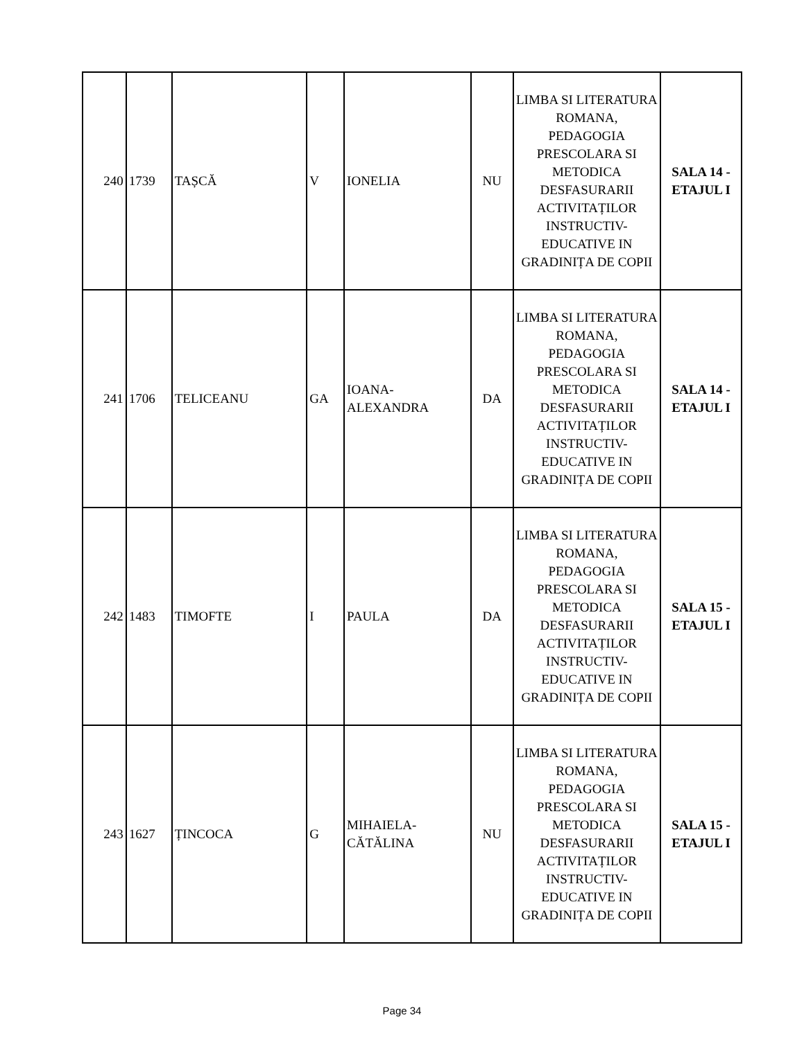| 240 | 1739 | TAȘCĂ | V | IONELIA | NU | LIMBA SI LITERATURA ROMANA, PEDAGOGIA PRESCOLARA SI METODICA DESFASURARII ACTIVITAȚILOR INSTRUCTIV-EDUCATIVE IN GRADINIȚA DE COPII | SALA 14 - ETAJUL I |
| 241 | 1706 | TELICEANU | GA | IOANA-ALEXANDRA | DA | LIMBA SI LITERATURA ROMANA, PEDAGOGIA PRESCOLARA SI METODICA DESFASURARII ACTIVITAȚILOR INSTRUCTIV-EDUCATIVE IN GRADINIȚA DE COPII | SALA 14 - ETAJUL I |
| 242 | 1483 | TIMOFTE | I | PAULA | DA | LIMBA SI LITERATURA ROMANA, PEDAGOGIA PRESCOLARA SI METODICA DESFASURARII ACTIVITAȚILOR INSTRUCTIV-EDUCATIVE IN GRADINIȚA DE COPII | SALA 15 - ETAJUL I |
| 243 | 1627 | ȚINCOCA | G | MIHAIELA-CĂTĂLINA | NU | LIMBA SI LITERATURA ROMANA, PEDAGOGIA PRESCOLARA SI METODICA DESFASURARII ACTIVITAȚILOR INSTRUCTIV-EDUCATIVE IN GRADINIȚA DE COPII | SALA 15 - ETAJUL I |
Page 34